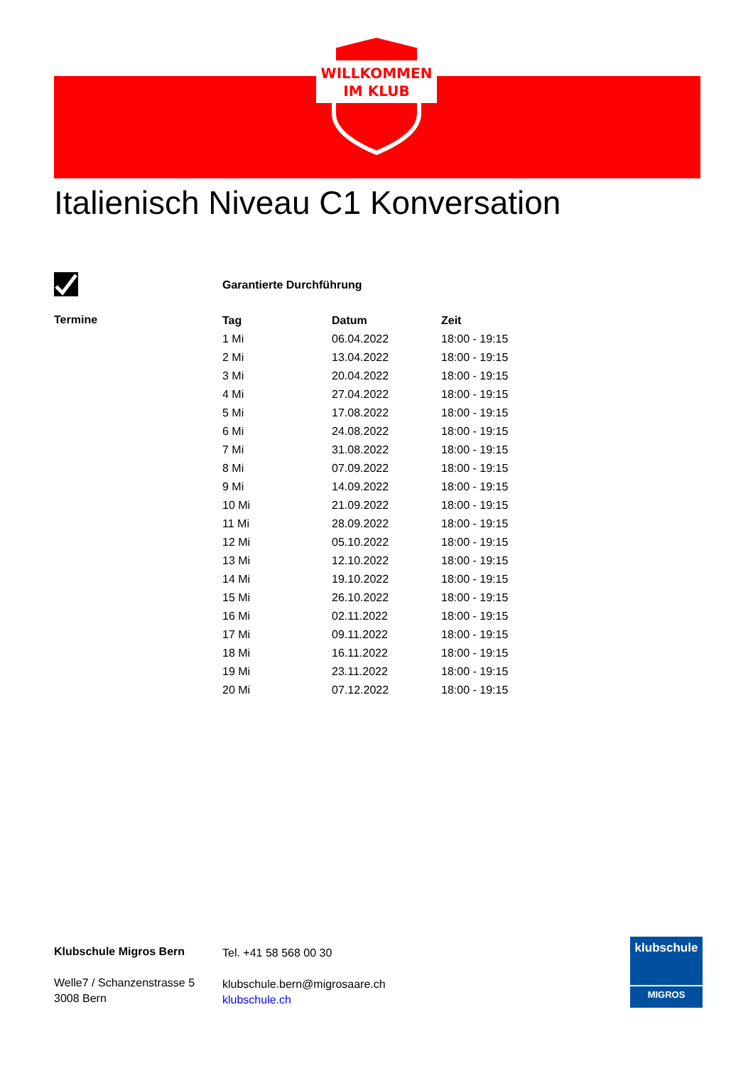WILLKOMMEN
IM KLUB
Italienisch Niveau C1 Konversation
Garantierte Durchführung
Termine
| Tag | Datum | Zeit |
| --- | --- | --- |
| 1 Mi | 06.04.2022 | 18:00 - 19:15 |
| 2 Mi | 13.04.2022 | 18:00 - 19:15 |
| 3 Mi | 20.04.2022 | 18:00 - 19:15 |
| 4 Mi | 27.04.2022 | 18:00 - 19:15 |
| 5 Mi | 17.08.2022 | 18:00 - 19:15 |
| 6 Mi | 24.08.2022 | 18:00 - 19:15 |
| 7 Mi | 31.08.2022 | 18:00 - 19:15 |
| 8 Mi | 07.09.2022 | 18:00 - 19:15 |
| 9 Mi | 14.09.2022 | 18:00 - 19:15 |
| 10 Mi | 21.09.2022 | 18:00 - 19:15 |
| 11 Mi | 28.09.2022 | 18:00 - 19:15 |
| 12 Mi | 05.10.2022 | 18:00 - 19:15 |
| 13 Mi | 12.10.2022 | 18:00 - 19:15 |
| 14 Mi | 19.10.2022 | 18:00 - 19:15 |
| 15 Mi | 26.10.2022 | 18:00 - 19:15 |
| 16 Mi | 02.11.2022 | 18:00 - 19:15 |
| 17 Mi | 09.11.2022 | 18:00 - 19:15 |
| 18 Mi | 16.11.2022 | 18:00 - 19:15 |
| 19 Mi | 23.11.2022 | 18:00 - 19:15 |
| 20 Mi | 07.12.2022 | 18:00 - 19:15 |
Klubschule Migros Bern
Welle7 / Schanzenstrasse 5
3008 Bern
Tel. +41 58 568 00 30
klubschule.bern@migrosaare.ch
klubschule.ch
klubschule
MIGROS